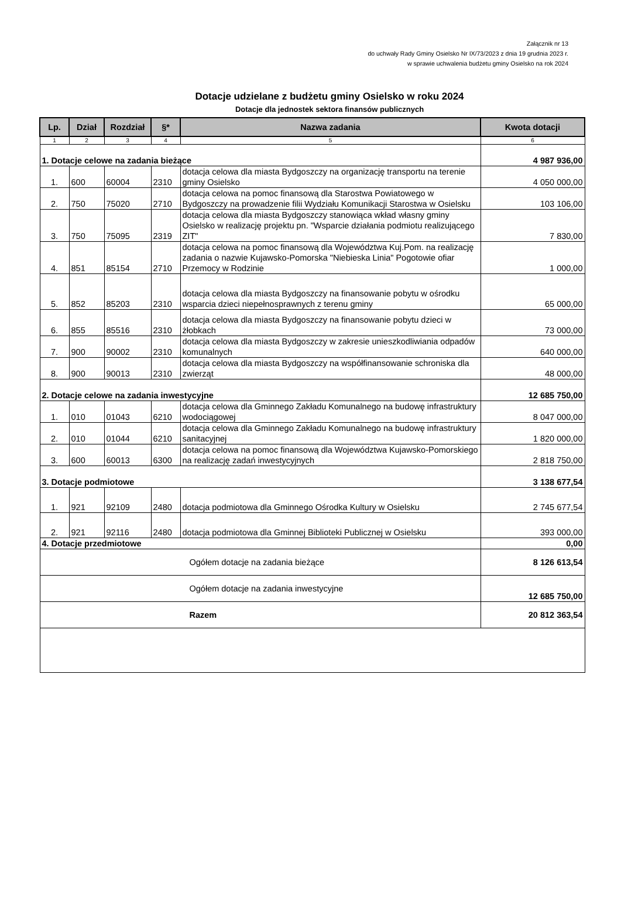Załącznik nr 13
do uchwały Rady Gminy Osielsko Nr IX/73/2023 z dnia 19 grudnia 2023 r.
w sprawie uchwalenia budżetu gminy Osielsko na rok 2024
Dotacje udzielane z budżetu gminy Osielsko w roku 2024
Dotacje dla jednostek sektora finansów publicznych
| Lp. | Dział | Rozdział | §* | Nazwa zadania | Kwota dotacji |
| --- | --- | --- | --- | --- | --- |
| 1 | 2 | 3 | 4 | 5 | 6 |
| 1. Dotacje celowe na zadania bieżące | | | | | 4 987 936,00 |
| 1. | 600 | 60004 | 2310 | dotacja celowa dla miasta Bydgoszczy na organizację transportu na terenie gminy Osielsko | 4 050 000,00 |
| 2. | 750 | 75020 | 2710 | dotacja celowa na pomoc finansową dla Starostwa Powiatowego w Bydgoszczy na prowadzenie filii Wydziału Komunikacji Starostwa w Osielsku | 103 106,00 |
| 3. | 750 | 75095 | 2319 | dotacja celowa dla miasta Bydgoszczy stanowiąca wkład własny gminy Osielsko w realizację projektu pn. "Wsparcie działania podmiotu realizującego ZIT" | 7 830,00 |
| 4. | 851 | 85154 | 2710 | dotacja celowa na pomoc finansową dla Województwa Kuj.Pom. na realizację zadania o nazwie Kujawsko-Pomorska "Niebieska Linia" Pogotowie ofiar Przemocy w Rodzinie | 1 000,00 |
| 5. | 852 | 85203 | 2310 | dotacja celowa dla miasta Bydgoszczy na finansowanie pobytu w ośrodku wsparcia dzieci niepełnosprawnych z terenu gminy | 65 000,00 |
| 6. | 855 | 85516 | 2310 | dotacja celowa dla miasta Bydgoszczy na finansowanie pobytu dzieci w żłobkach | 73 000,00 |
| 7. | 900 | 90002 | 2310 | dotacja celowa dla miasta Bydgoszczy w zakresie unieszkodliwiania odpadów komunalnych | 640 000,00 |
| 8. | 900 | 90013 | 2310 | dotacja celowa dla miasta Bydgoszczy na współfinansowanie schroniska dla zwierząt | 48 000,00 |
| 2. Dotacje celowe na zadania inwestycyjne | | | | | 12 685 750,00 |
| 1. | 010 | 01043 | 6210 | dotacja celowa dla Gminnego Zakładu Komunalnego na budowę infrastruktury wodociągowej | 8 047 000,00 |
| 2. | 010 | 01044 | 6210 | dotacja celowa dla Gminnego Zakładu Komunalnego na budowę infrastruktury sanitacyjnej | 1 820 000,00 |
| 3. | 600 | 60013 | 6300 | dotacja celowa na pomoc finansową dla Województwa Kujawsko-Pomorskiego na realizację zadań inwestycyjnych | 2 818 750,00 |
| 3. Dotacje podmiotowe | | | | | 3 138 677,54 |
| 1. | 921 | 92109 | 2480 | dotacja podmiotowa dla Gminnego Ośrodka Kultury w Osielsku | 2 745 677,54 |
| 2. | 921 | 92116 | 2480 | dotacja podmiotowa dla Gminnej Biblioteki Publicznej w Osielsku | 393 000,00 |
| 4. Dotacje przedmiotowe | | | | | 0,00 |
| Ogółem dotacje na zadania bieżące | | | | | 8 126 613,54 |
| Ogółem dotacje na zadania inwestycyjne | | | | | 12 685 750,00 |
| Razem | | | | | 20 812 363,54 |